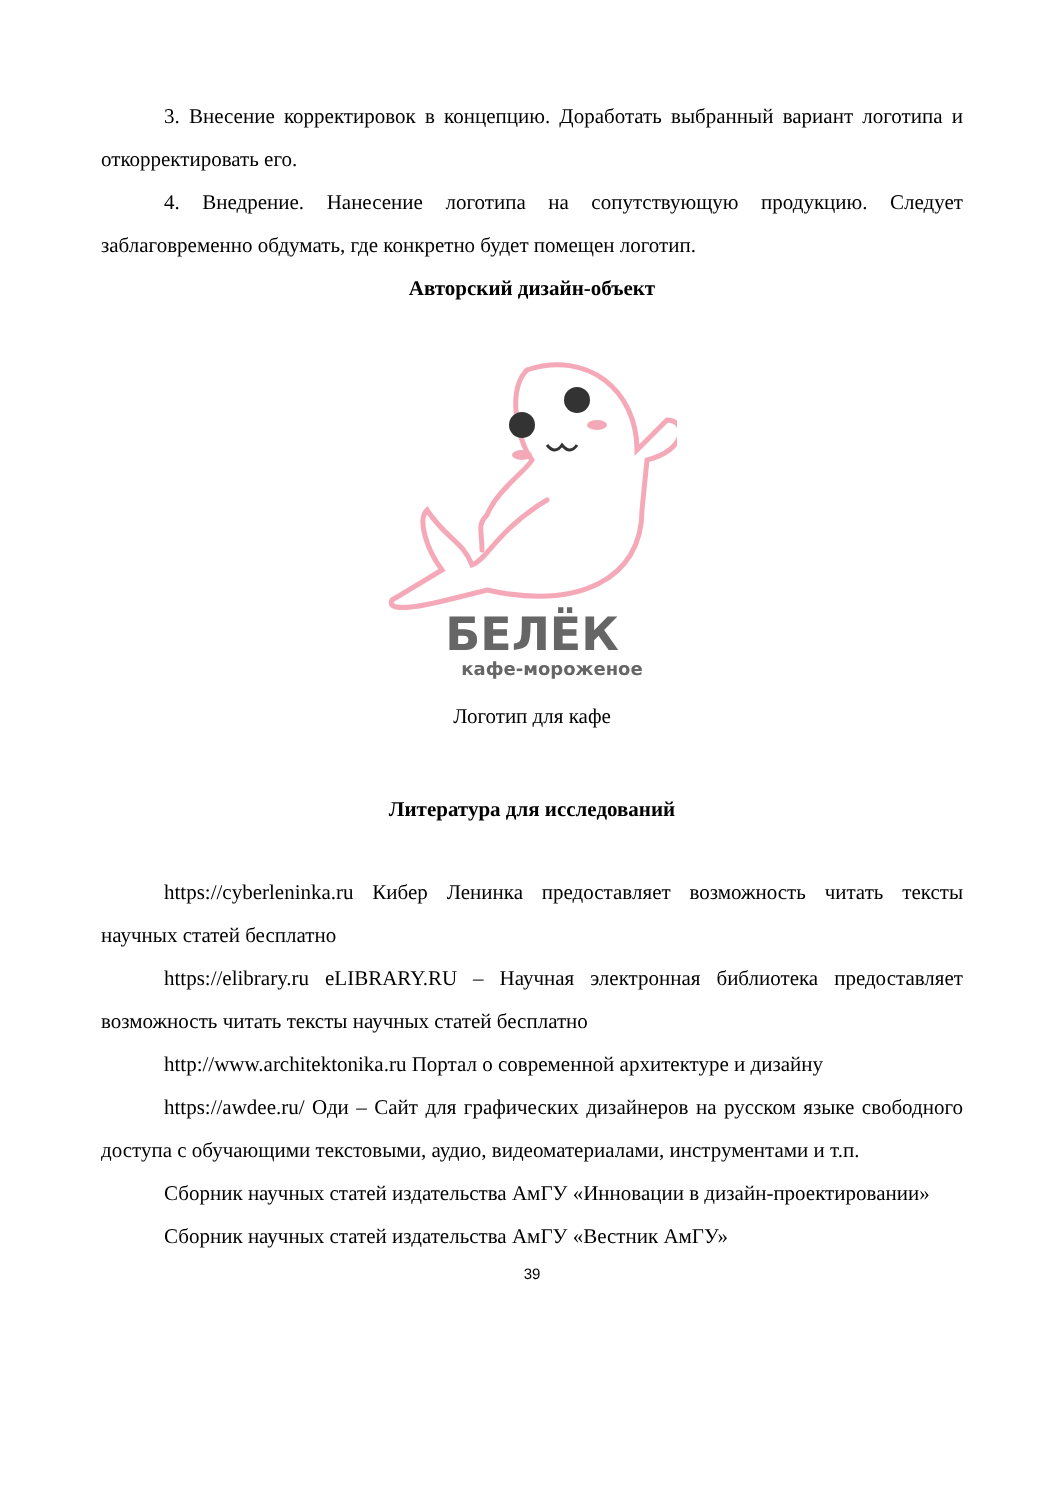3. Внесение корректировок в концепцию. Доработать выбранный вариант логотипа и откорректировать его.
4. Внедрение. Нанесение логотипа на сопутствующую продукцию. Следует заблаговременно обдумать, где конкретно будет помещен логотип.
Авторский дизайн-объект
БЕЛЁК
кафе-мороженое
Логотип для кафе
Литература для исследований
https://cyberleninka.ru Кибер Ленинка предоставляет возможность читать тексты научных статей бесплатно
https://elibrary.ru eLIBRARY.RU – Научная электронная библиотека предоставляет возможность читать тексты научных статей бесплатно
http://www.architektonika.ru Портал о современной архитектуре и дизайну
https://awdee.ru/ Оди – Сайт для графических дизайнеров на русском языке свободного доступа с обучающими текстовыми, аудио, видеоматериалами, инструментами и т.п.
Сборник научных статей издательства АмГУ «Инновации в дизайн-проектировании»
Сборник научных статей издательства АмГУ «Вестник АмГУ»
39